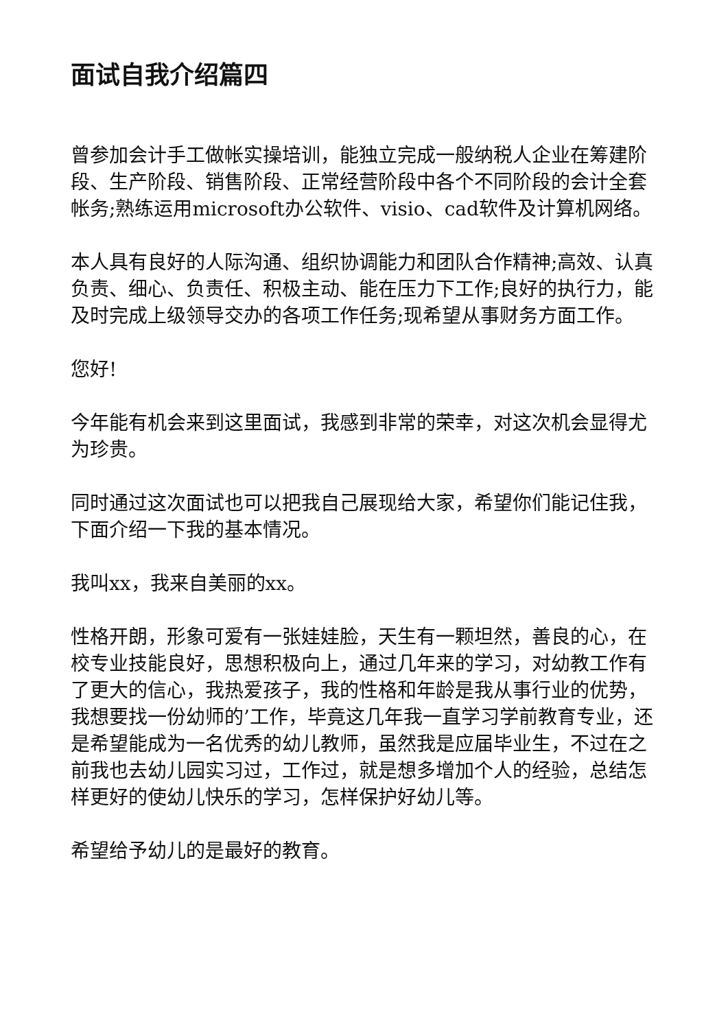面试自我介绍篇四
曾参加会计手工做帐实操培训，能独立完成一般纳税人企业在筹建阶段、生产阶段、销售阶段、正常经营阶段中各个不同阶段的会计全套帐务;熟练运用microsoft办公软件、visio、cad软件及计算机网络。
本人具有良好的人际沟通、组织协调能力和团队合作精神;高效、认真负责、细心、负责任、积极主动、能在压力下工作;良好的执行力，能及时完成上级领导交办的各项工作任务;现希望从事财务方面工作。
您好!
今年能有机会来到这里面试，我感到非常的荣幸，对这次机会显得尤为珍贵。
同时通过这次面试也可以把我自己展现给大家，希望你们能记住我，下面介绍一下我的基本情况。
我叫xx，我来自美丽的xx。
性格开朗，形象可爱有一张娃娃脸，天生有一颗坦然，善良的心，在校专业技能良好，思想积极向上，通过几年来的学习，对幼教工作有了更大的信心，我热爱孩子，我的性格和年龄是我从事行业的优势，我想要找一份幼师的’工作，毕竟这几年我一直学习学前教育专业，还是希望能成为一名优秀的幼儿教师，虽然我是应届毕业生，不过在之前我也去幼儿园实习过，工作过，就是想多增加个人的经验，总结怎样更好的使幼儿快乐的学习，怎样保护好幼儿等。
希望给予幼儿的是最好的教育。